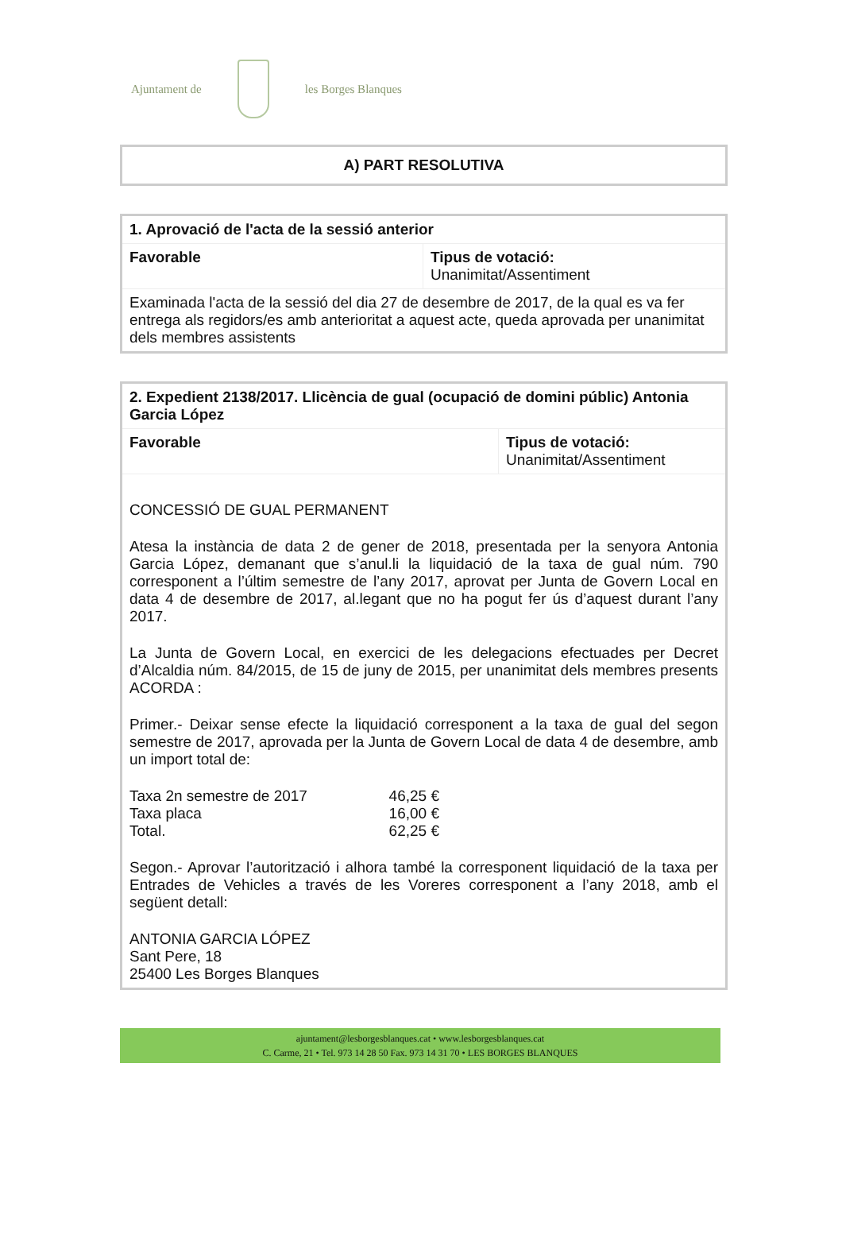Ajuntament de les Borges Blanques
| A) PART RESOLUTIVA |
| 1. Aprovació de l'acta de la sessió anterior | |
| Favorable | Tipus de votació: Unanimitat/Assentiment |
| Examinada l'acta de la sessió del dia 27 de desembre de 2017, de la qual es va fer entrega als regidors/es amb anterioritat a aquest acte, queda aprovada per unanimitat dels membres assistents | |
| 2. Expedient 2138/2017. Llicència de gual (ocupació de domini públic) Antonia Garcia López | |
| Favorable | Tipus de votació: Unanimitat/Assentiment |
| CONCESSIÓ DE GUAL PERMANENT Atesa la instància de data 2 de gener de 2018, presentada per la senyora Antonia Garcia López, demanant que s’anul.li la liquidació de la taxa de gual núm. 790 corresponent a l’últim semestre de l’any 2017, aprovat per Junta de Govern Local en data 4 de desembre de 2017, al.legant que no ha pogut fer ús d’aquest durant l’any 2017. La Junta de Govern Local, en exercici de les delegacions efectuades per Decret d’Alcaldia núm. 84/2015, de 15 de juny de 2015, per unanimitat dels membres presents ACORDA : Primer.- Deixar sense efecte la liquidació corresponent a la taxa de gual del segon semestre de 2017, aprovada per la Junta de Govern Local de data 4 de desembre, amb un import total de: / Taxa 2n semestre de 2017 / 46,25 € / / Taxa placa / 16,00 € / / Total. / 62,25 € / Segon.- Aprovar l’autorització i alhora també la corresponent liquidació de la taxa per Entrades de Vehicles a través de les Voreres corresponent a l’any 2018, amb el següent detall: ANTONIA GARCIA LÓPEZ Sant Pere, 18 25400 Les Borges Blanques | |
ajuntament@lesborgesblanques.cat • www.lesborgesblanques.cat
C. Carme, 21 • Tel. 973 14 28 50 Fax. 973 14 31 70 • LES BORGES BLANQUES